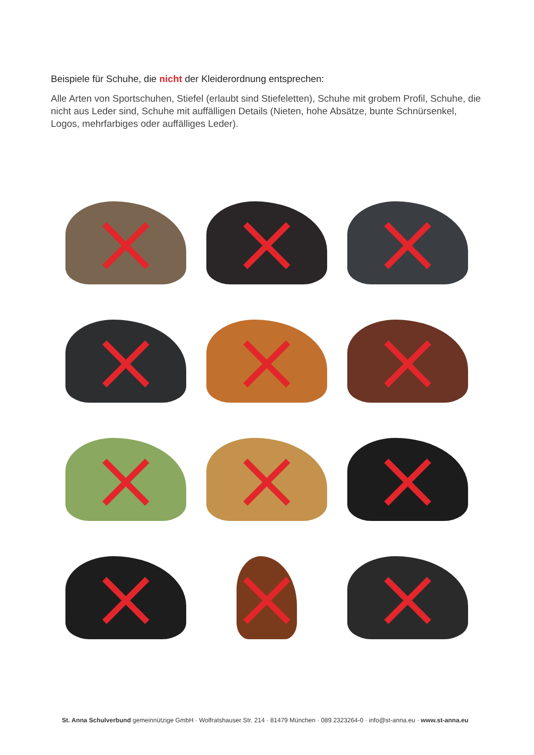Beispiele für Schuhe, die nicht der Kleiderordnung entsprechen:
Alle Arten von Sportschuhen, Stiefel (erlaubt sind Stiefeletten), Schuhe mit grobem Profil, Schuhe, die nicht aus Leder sind, Schuhe mit auffälligen Details (Nieten, hohe Absätze, bunte Schnürsenkel, Logos, mehrfarbiges oder auffälliges Leder).
St. Anna Schulverbund gemeinnützige GmbH · Wolfratshauser Str. 214 · 81479 München · 089 2323264-0 · info@st-anna.eu · www.st-anna.eu